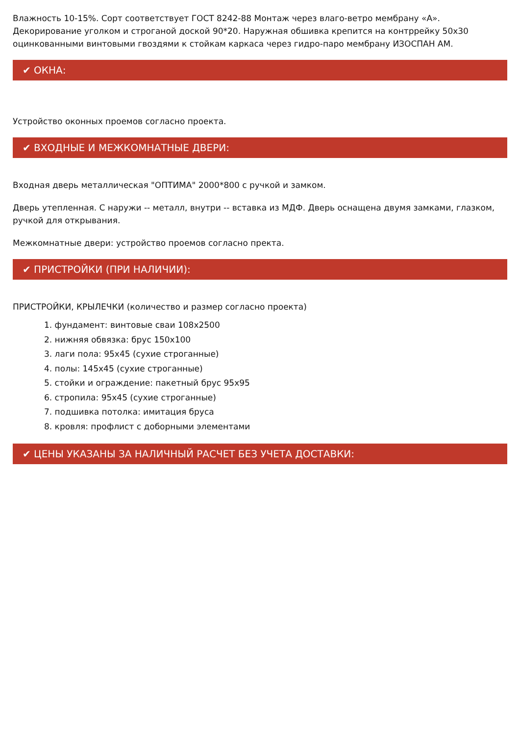Влажность 10-15%. Сорт соответствует ГОСТ 8242-88 Монтаж через влаго-ветро мембрану «А». Декорирование уголком и строганой доской 90*20. Наружная обшивка крепится на контррейку 50х30 оцинкованными винтовыми гвоздями к стойкам каркаса через гидро-паро мембрану ИЗОСПАН АМ.
✔ ОКНА:
Устройство оконных проемов согласно проекта.
✔ ВХОДНЫЕ И МЕЖКОМНАТНЫЕ ДВЕРИ:
Входная дверь металлическая "ОПТИМА" 2000*800 с ручкой и замком.
Дверь утепленная. С наружи -- металл, внутри -- вставка из МДФ. Дверь оснащена двумя замками, глазком, ручкой для открывания.
Межкомнатные двери: устройство проемов согласно пректа.
✔ ПРИСТРОЙКИ (ПРИ НАЛИЧИИ):
ПРИСТРОЙКИ, КРЫЛЕЧКИ (количество и размер согласно проекта)
1. фундамент: винтовые сваи 108х2500
2. нижняя обвязка: брус 150х100
3. лаги пола: 95х45 (сухие строганные)
4. полы: 145х45 (сухие строганные)
5. стойки и ограждение: пакетный брус 95х95
6. стропила: 95х45 (сухие строганные)
7. подшивка потолка: имитация бруса
8. кровля: профлист с доборными элементами
✔ ЦЕНЫ УКАЗАНЫ ЗА НАЛИЧНЫЙ РАСЧЕТ БЕЗ УЧЕТА ДОСТАВКИ: